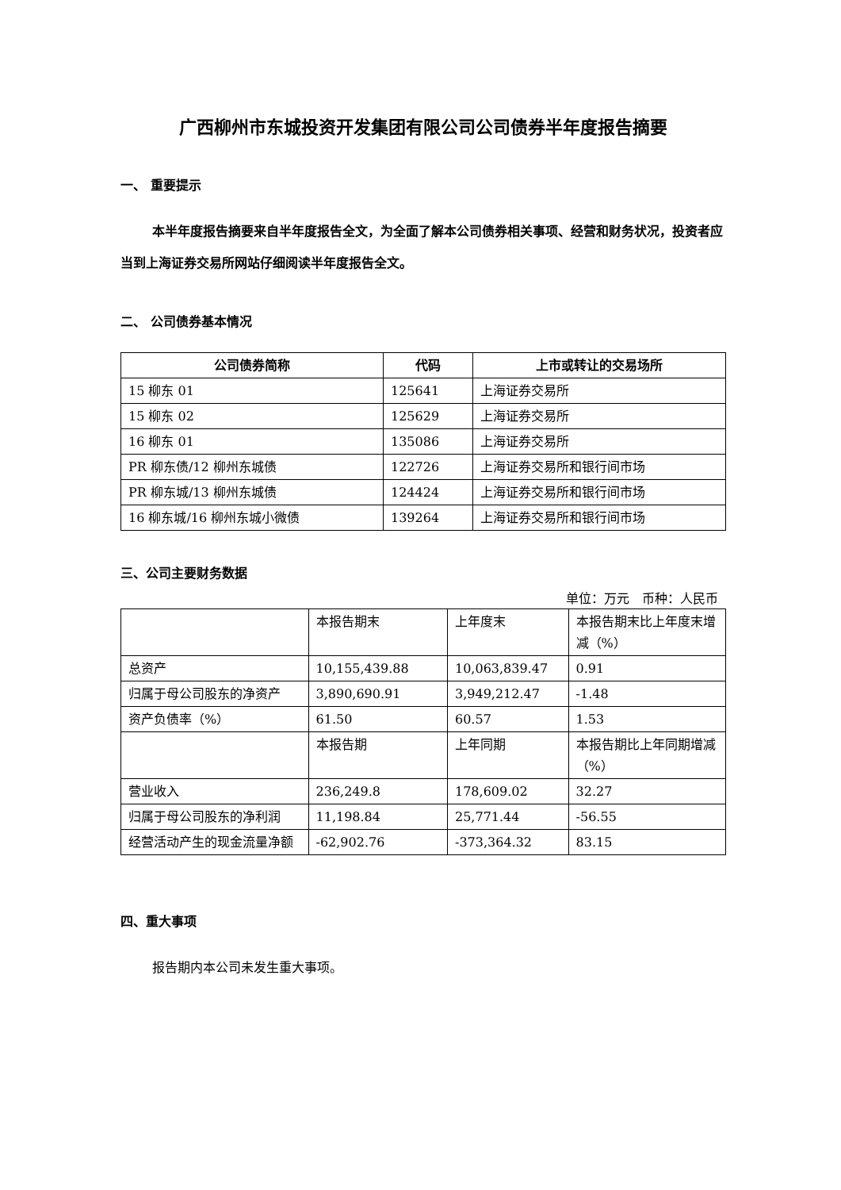广西柳州市东城投资开发集团有限公司公司债券半年度报告摘要
一、 重要提示
本半年度报告摘要来自半年度报告全文，为全面了解本公司债券相关事项、经营和财务状况，投资者应当到上海证券交易所网站仔细阅读半年度报告全文。
二、 公司债券基本情况
| 公司债券简称 | 代码 | 上市或转让的交易场所 |
| --- | --- | --- |
| 15 柳东 01 | 125641 | 上海证券交易所 |
| 15 柳东 02 | 125629 | 上海证券交易所 |
| 16 柳东 01 | 135086 | 上海证券交易所 |
| PR 柳东债/12 柳州东城债 | 122726 | 上海证券交易所和银行间市场 |
| PR 柳东城/13 柳州东城债 | 124424 | 上海证券交易所和银行间市场 |
| 16 柳东城/16 柳州东城小微债 | 139264 | 上海证券交易所和银行间市场 |
三、公司主要财务数据
单位：万元　币种：人民币
| | 本报告期末 | 上年度末 | 本报告期末比上年度末增减（%） |
| 总资产 | 10,155,439.88 | 10,063,839.47 | 0.91 |
| 归属于母公司股东的净资产 | 3,890,690.91 | 3,949,212.47 | -1.48 |
| 资产负债率（%） | 61.50 | 60.57 | 1.53 |
| | 本报告期 | 上年同期 | 本报告期比上年同期增减（%） |
| 营业收入 | 236,249.8 | 178,609.02 | 32.27 |
| 归属于母公司股东的净利润 | 11,198.84 | 25,771.44 | -56.55 |
| 经营活动产生的现金流量净额 | -62,902.76 | -373,364.32 | 83.15 |
四、重大事项
报告期内本公司未发生重大事项。